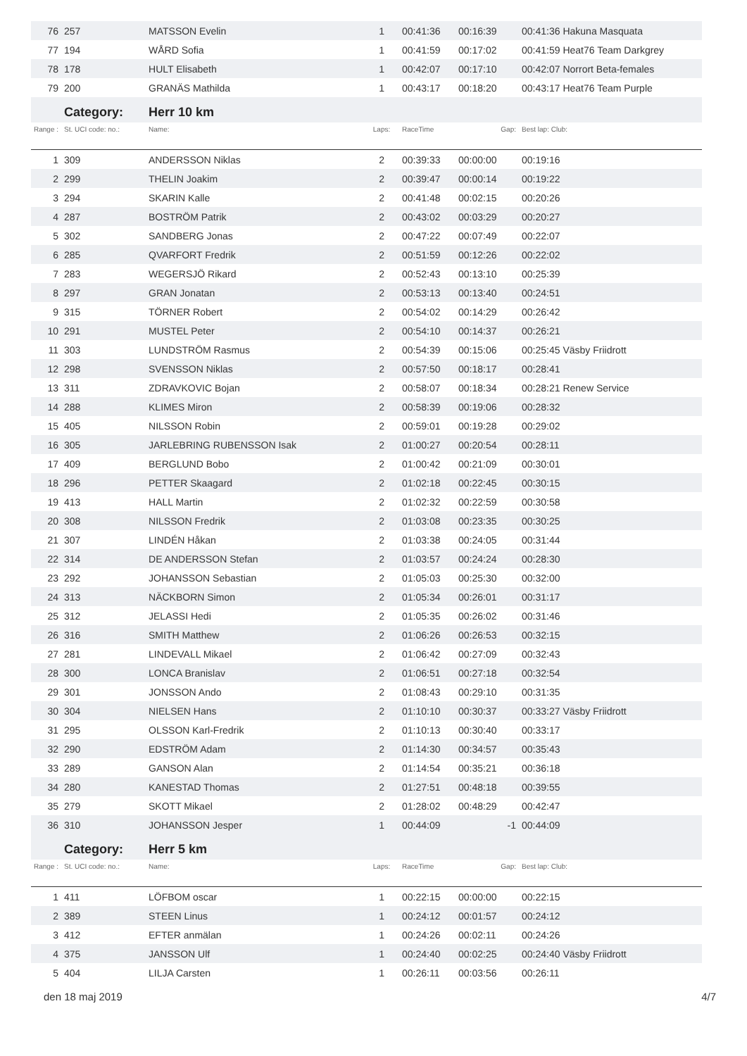| 76 | 257 | MATSSON Evelin | 1 | 00:41:36 | 00:16:39 | 00:41:36 Hakuna Masquata |
| 77 | 194 | WÅRD Sofia | 1 | 00:41:59 | 00:17:02 | 00:41:59 Heat76 Team Darkgrey |
| 78 | 178 | HULT Elisabeth | 1 | 00:42:07 | 00:17:10 | 00:42:07 Norrort Beta-females |
| 79 | 200 | GRANÄS Mathilda | 1 | 00:43:17 | 00:18:20 | 00:43:17 Heat76 Team Purple |
| | Category: | Herr 10 km | | | | |
| Range : | St. UCI code: no.: | Name: | Laps: | RaceTime | Gap: | Best lap: Club: |
| 1 | 309 | ANDERSSON Niklas | 2 | 00:39:33 | 00:00:00 | 00:19:16 |
| 2 | 299 | THELIN Joakim | 2 | 00:39:47 | 00:00:14 | 00:19:22 |
| 3 | 294 | SKARIN Kalle | 2 | 00:41:48 | 00:02:15 | 00:20:26 |
| 4 | 287 | BOSTRÖM Patrik | 2 | 00:43:02 | 00:03:29 | 00:20:27 |
| 5 | 302 | SANDBERG Jonas | 2 | 00:47:22 | 00:07:49 | 00:22:07 |
| 6 | 285 | QVARFORT Fredrik | 2 | 00:51:59 | 00:12:26 | 00:22:02 |
| 7 | 283 | WEGERSJÖ Rikard | 2 | 00:52:43 | 00:13:10 | 00:25:39 |
| 8 | 297 | GRAN Jonatan | 2 | 00:53:13 | 00:13:40 | 00:24:51 |
| 9 | 315 | TÖRNER Robert | 2 | 00:54:02 | 00:14:29 | 00:26:42 |
| 10 | 291 | MUSTEL Peter | 2 | 00:54:10 | 00:14:37 | 00:26:21 |
| 11 | 303 | LUNDSTRÖM Rasmus | 2 | 00:54:39 | 00:15:06 | 00:25:45 Väsby Friidrott |
| 12 | 298 | SVENSSON Niklas | 2 | 00:57:50 | 00:18:17 | 00:28:41 |
| 13 | 311 | ZDRAVKOVIC Bojan | 2 | 00:58:07 | 00:18:34 | 00:28:21 Renew Service |
| 14 | 288 | KLIMES Miron | 2 | 00:58:39 | 00:19:06 | 00:28:32 |
| 15 | 405 | NILSSON Robin | 2 | 00:59:01 | 00:19:28 | 00:29:02 |
| 16 | 305 | JARLEBRING RUBENSSON Isak | 2 | 01:00:27 | 00:20:54 | 00:28:11 |
| 17 | 409 | BERGLUND Bobo | 2 | 01:00:42 | 00:21:09 | 00:30:01 |
| 18 | 296 | PETTER Skaagard | 2 | 01:02:18 | 00:22:45 | 00:30:15 |
| 19 | 413 | HALL Martin | 2 | 01:02:32 | 00:22:59 | 00:30:58 |
| 20 | 308 | NILSSON Fredrik | 2 | 01:03:08 | 00:23:35 | 00:30:25 |
| 21 | 307 | LINDÉN Håkan | 2 | 01:03:38 | 00:24:05 | 00:31:44 |
| 22 | 314 | DE ANDERSSON Stefan | 2 | 01:03:57 | 00:24:24 | 00:28:30 |
| 23 | 292 | JOHANSSON Sebastian | 2 | 01:05:03 | 00:25:30 | 00:32:00 |
| 24 | 313 | NÄCKBORN Simon | 2 | 01:05:34 | 00:26:01 | 00:31:17 |
| 25 | 312 | JELASSI Hedi | 2 | 01:05:35 | 00:26:02 | 00:31:46 |
| 26 | 316 | SMITH Matthew | 2 | 01:06:26 | 00:26:53 | 00:32:15 |
| 27 | 281 | LINDEVALL Mikael | 2 | 01:06:42 | 00:27:09 | 00:32:43 |
| 28 | 300 | LONCA Branislav | 2 | 01:06:51 | 00:27:18 | 00:32:54 |
| 29 | 301 | JONSSON Ando | 2 | 01:08:43 | 00:29:10 | 00:31:35 |
| 30 | 304 | NIELSEN Hans | 2 | 01:10:10 | 00:30:37 | 00:33:27 Väsby Friidrott |
| 31 | 295 | OLSSON Karl-Fredrik | 2 | 01:10:13 | 00:30:40 | 00:33:17 |
| 32 | 290 | EDSTRÖM Adam | 2 | 01:14:30 | 00:34:57 | 00:35:43 |
| 33 | 289 | GANSON Alan | 2 | 01:14:54 | 00:35:21 | 00:36:18 |
| 34 | 280 | KANESTAD Thomas | 2 | 01:27:51 | 00:48:18 | 00:39:55 |
| 35 | 279 | SKOTT Mikael | 2 | 01:28:02 | 00:48:29 | 00:42:47 |
| 36 | 310 | JOHANSSON Jesper | 1 | 00:44:09 | -1 | 00:44:09 |
| | Category: | Herr 5 km | | | | |
| Range : | St. UCI code: no.: | Name: | Laps: | RaceTime | Gap: | Best lap: Club: |
| 1 | 411 | LÖFBOM oscar | 1 | 00:22:15 | 00:00:00 | 00:22:15 |
| 2 | 389 | STEEN Linus | 1 | 00:24:12 | 00:01:57 | 00:24:12 |
| 3 | 412 | EFTER anmälan | 1 | 00:24:26 | 00:02:11 | 00:24:26 |
| 4 | 375 | JANSSON Ulf | 1 | 00:24:40 | 00:02:25 | 00:24:40 Väsby Friidrott |
| 5 | 404 | LILJA Carsten | 1 | 00:26:11 | 00:03:56 | 00:26:11 |
den 18 maj 2019 4/7